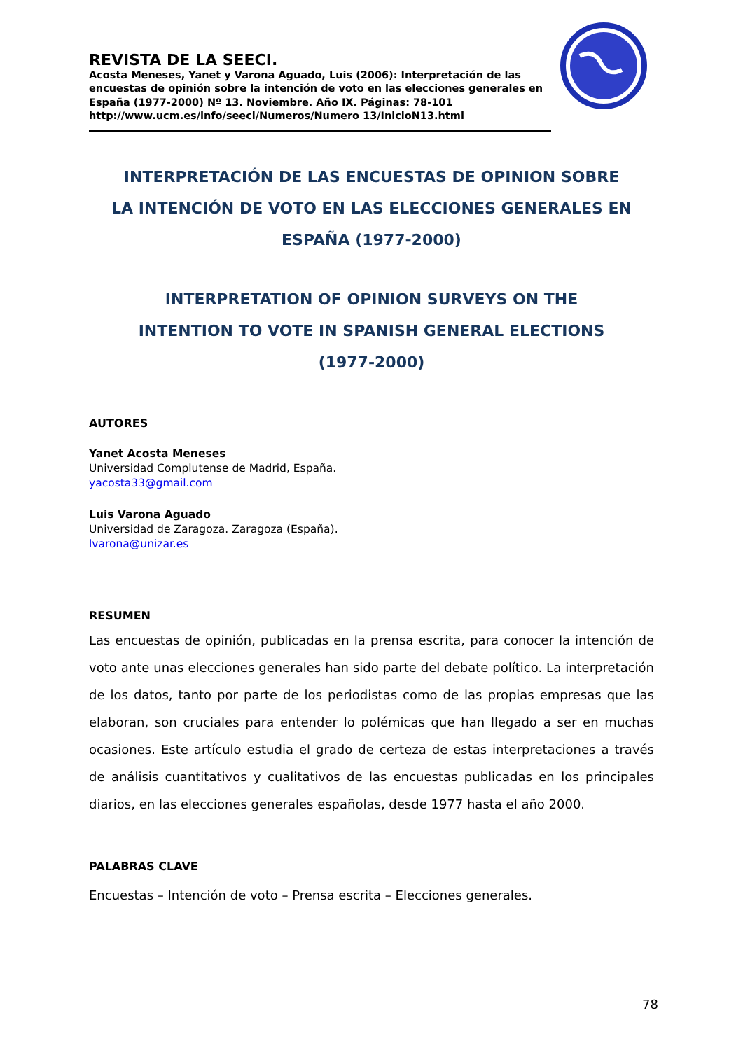REVISTA DE LA SEECI.
Acosta Meneses, Yanet y Varona Aguado, Luis (2006): Interpretación de las encuestas de opinión sobre la intención de voto en las elecciones generales en España (1977-2000) Nº 13. Noviembre. Año IX. Páginas: 78-101
http://www.ucm.es/info/seeci/Numeros/Numero 13/InicioN13.html
INTERPRETACIÓN DE LAS ENCUESTAS DE OPINION SOBRE
LA INTENCIÓN DE VOTO EN LAS ELECCIONES GENERALES EN
ESPAÑA (1977-2000)
INTERPRETATION OF OPINION SURVEYS ON THE
INTENTION TO VOTE IN SPANISH GENERAL ELECTIONS
(1977-2000)
AUTORES
Yanet Acosta Meneses
Universidad Complutense de Madrid, España.
yacosta33@gmail.com
Luis Varona Aguado
Universidad de Zaragoza. Zaragoza (España).
lvarona@unizar.es
RESUMEN
Las encuestas de opinión, publicadas en la prensa escrita, para conocer la intención de voto ante unas elecciones generales han sido parte del debate político. La interpretación de los datos, tanto por parte de los periodistas como de las propias empresas que las elaboran, son cruciales para entender lo polémicas que han llegado a ser en muchas ocasiones. Este artículo estudia el grado de certeza de estas interpretaciones a través de análisis cuantitativos y cualitativos de las encuestas publicadas en los principales diarios, en las elecciones generales españolas, desde 1977 hasta el año 2000.
PALABRAS CLAVE
Encuestas – Intención de voto – Prensa escrita – Elecciones generales.
78